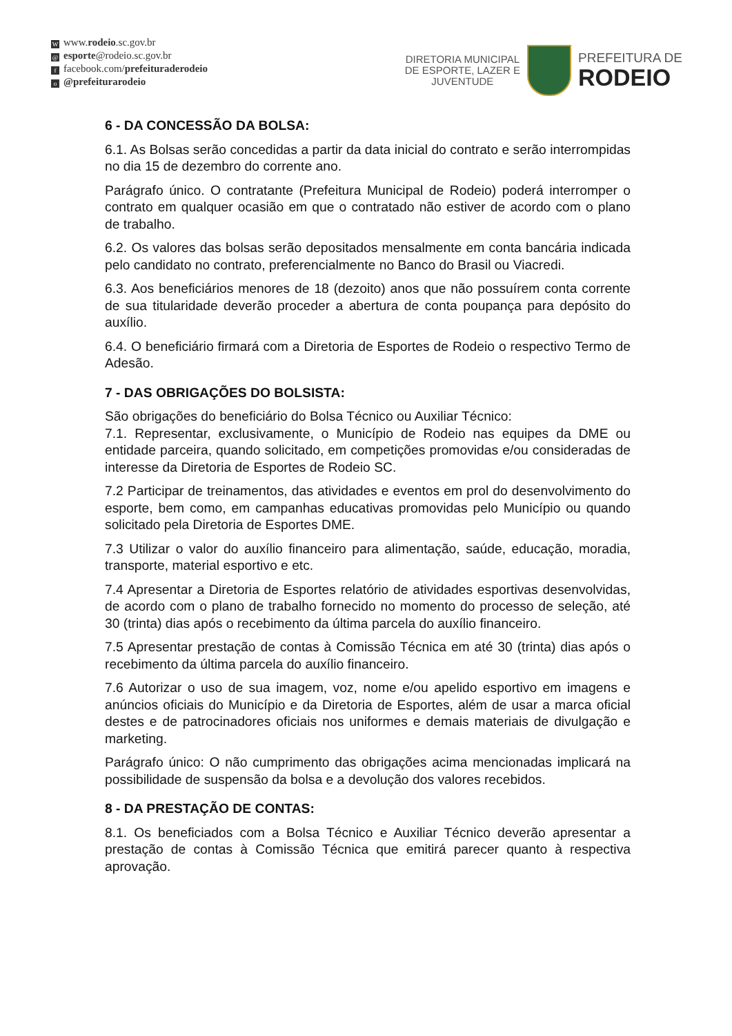Wwww.rodeio.sc.gov.br
@ esporte@rodeio.sc.gov.br
ffacebook.com/prefeituraderodeio
o @prefeiturarodeio
DIRETORIA MUNICIPAL
DE ESPORTE, LAZER E
JUVENTUDE
PREFEITURA DE
RODEIO
6 - DA CONCESSÃO DA BOLSA:
6.1. As Bolsas serão concedidas a partir da data inicial do contrato e serão interrompidas no dia 15 de dezembro do corrente ano.
Parágrafo único. O contratante (Prefeitura Municipal de Rodeio) poderá interromper o contrato em qualquer ocasião em que o contratado não estiver de acordo com o plano de trabalho.
6.2. Os valores das bolsas serão depositados mensalmente em conta bancária indicada pelo candidato no contrato, preferencialmente no Banco do Brasil ou Viacredi.
6.3. Aos beneficiários menores de 18 (dezoito) anos que não possuírem conta corrente de sua titularidade deverão proceder a abertura de conta poupança para depósito do auxílio.
6.4. O beneficiário firmará com a Diretoria de Esportes de Rodeio o respectivo Termo de Adesão.
7 - DAS OBRIGAÇÕES DO BOLSISTA:
São obrigações do beneficiário do Bolsa Técnico ou Auxiliar Técnico:
7.1. Representar, exclusivamente, o Município de Rodeio nas equipes da DME ou entidade parceira, quando solicitado, em competições promovidas e/ou consideradas de interesse da Diretoria de Esportes de Rodeio SC.
7.2 Participar de treinamentos, das atividades e eventos em prol do desenvolvimento do esporte, bem como, em campanhas educativas promovidas pelo Município ou quando solicitado pela Diretoria de Esportes DME.
7.3 Utilizar o valor do auxílio financeiro para alimentação, saúde, educação, moradia, transporte, material esportivo e etc.
7.4 Apresentar a Diretoria de Esportes relatório de atividades esportivas desenvolvidas, de acordo com o plano de trabalho fornecido no momento do processo de seleção, até 30 (trinta) dias após o recebimento da última parcela do auxílio financeiro.
7.5 Apresentar prestação de contas à Comissão Técnica em até 30 (trinta) dias após o recebimento da última parcela do auxílio financeiro.
7.6 Autorizar o uso de sua imagem, voz, nome e/ou apelido esportivo em imagens e anúncios oficiais do Município e da Diretoria de Esportes, além de usar a marca oficial destes e de patrocinadores oficiais nos uniformes e demais materiais de divulgação e marketing.
Parágrafo único: O não cumprimento das obrigações acima mencionadas implicará na possibilidade de suspensão da bolsa e a devolução dos valores recebidos.
8 - DA PRESTAÇÃO DE CONTAS:
8.1. Os beneficiados com a Bolsa Técnico e Auxiliar Técnico deverão apresentar a prestação de contas à Comissão Técnica que emitirá parecer quanto à respectiva aprovação.